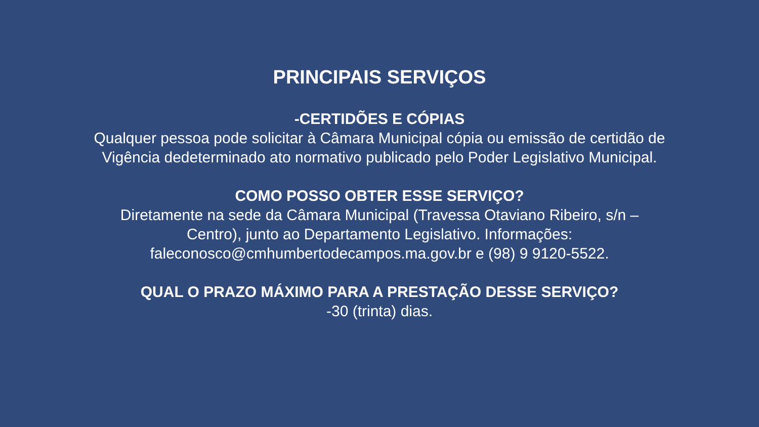PRINCIPAIS SERVIÇOS
-CERTIDÕES E CÓPIAS
Qualquer pessoa pode solicitar à Câmara Municipal cópia ou emissão de certidão de
Vigência dedeterminado ato normativo publicado pelo Poder Legislativo Municipal.
COMO POSSO OBTER ESSE SERVIÇO?
Diretamente na sede da Câmara Municipal (Travessa Otaviano Ribeiro, s/n –
Centro), junto ao Departamento Legislativo. Informações:
faleconosco@cmhumbertodecampos.ma.gov.br e (98) 9 9120-5522.
QUAL O PRAZO MÁXIMO PARA A PRESTAÇÃO DESSE SERVIÇO?
-30 (trinta) dias.